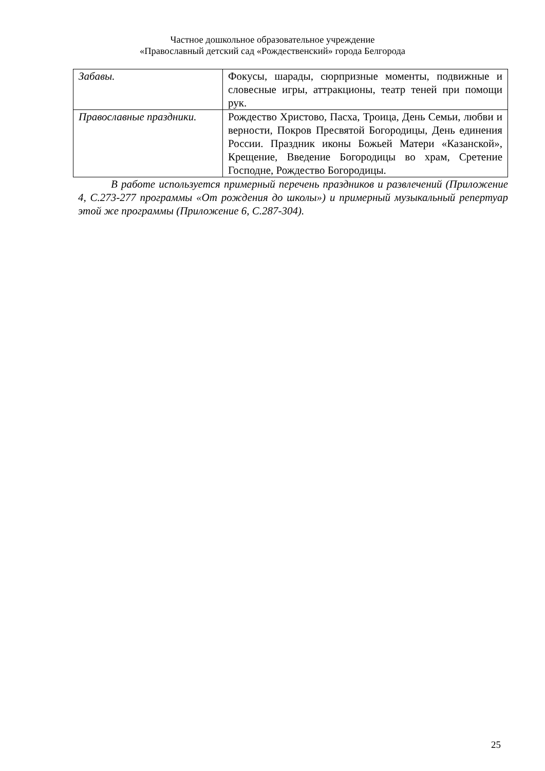Частное дошкольное образовательное учреждение
«Православный детский сад «Рождественский» города Белгорода
| Забавы. | Фокусы, шарады, сюрпризные моменты, подвижные и словесные игры, аттракционы, театр теней при помощи рук. |
| Православные праздники. | Рождество Христово, Пасха, Троица, День Семьи, любви и верности, Покров Пресвятой Богородицы, День единения России. Праздник иконы Божьей Матери «Казанской», Крещение, Введение Богородицы во храм, Сретение Господне, Рождество Богородицы. |
В работе используется примерный перечень праздников и развлечений (Приложение 4, С.273-277 программы «От рождения до школы») и примерный музыкальный репертуар этой же программы (Приложение 6, С.287-304).
25